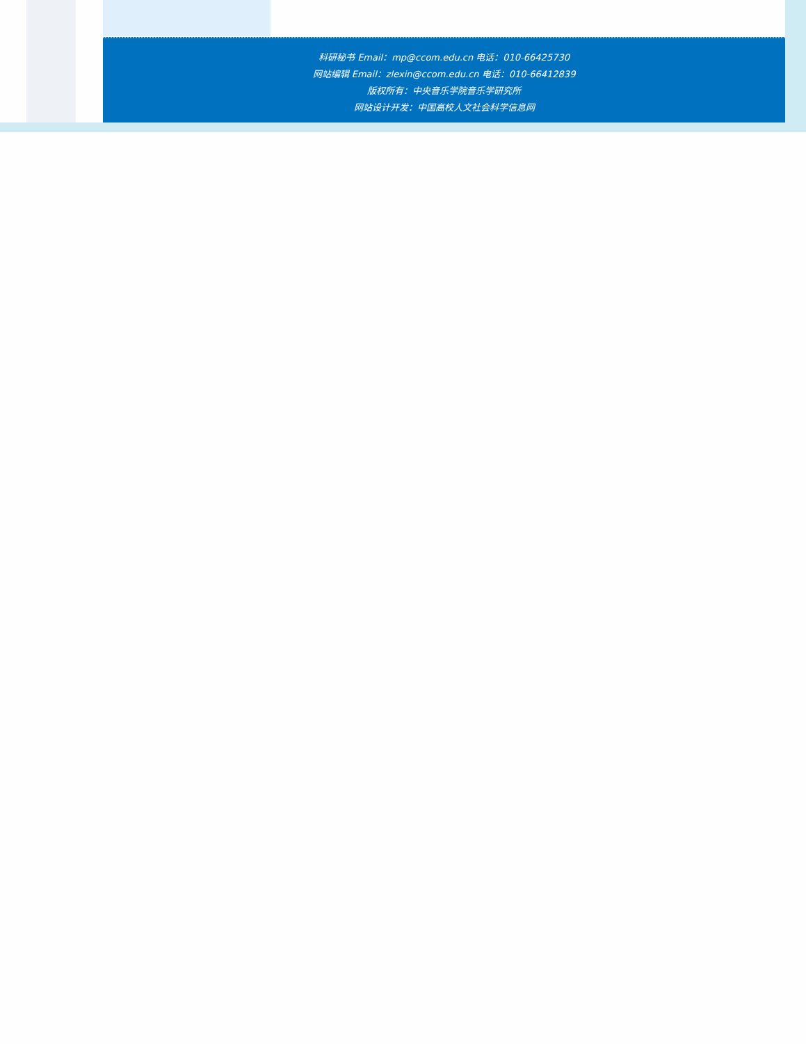科研秘书 Email：mp@ccom.edu.cn 电话：010-66425730
网站编辑 Email：zlexin@ccom.edu.cn 电话：010-66412839
版权所有：中央音乐学院音乐学研究所
网站设计开发：中国高校人文社会科学信息网